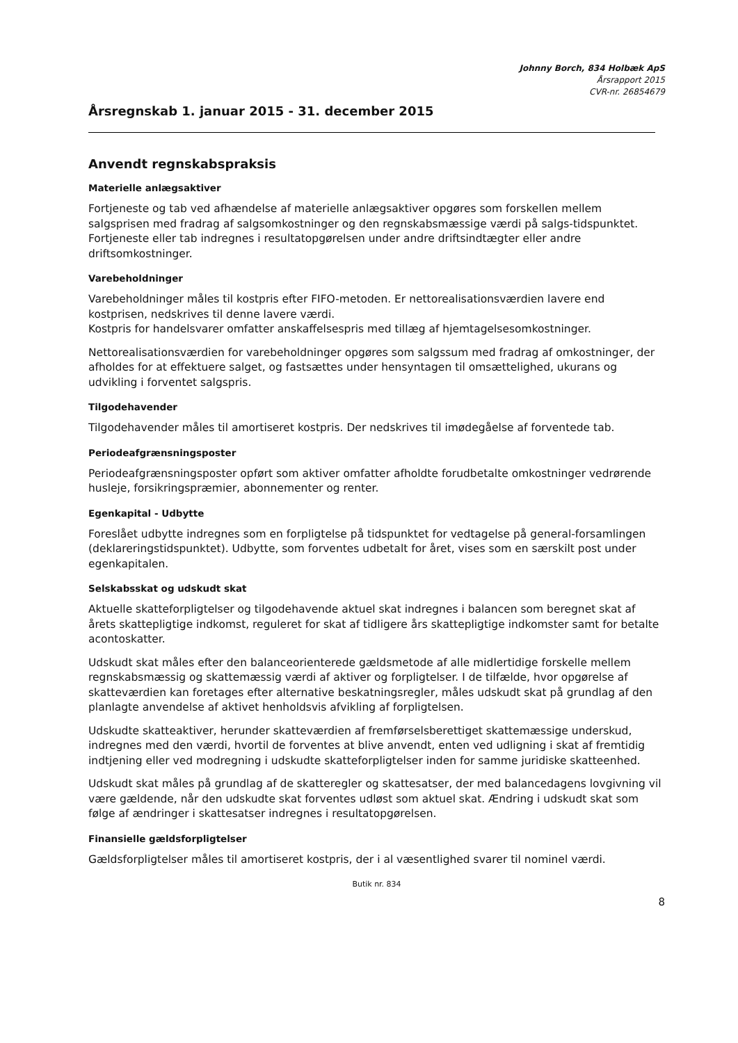Johnny Borch, 834 Holbæk ApS
Årsrapport 2015
CVR-nr. 26854679
Årsregnskab 1. januar 2015 - 31. december 2015
Anvendt regnskabspraksis
Materielle anlægsaktiver
Fortjeneste og tab ved afhændelse af materielle anlægsaktiver opgøres som forskellen mellem salgsprisen med fradrag af salgsomkostninger og den regnskabsmæssige værdi på salgs-tidspunktet. Fortjeneste eller tab indregnes i resultatopgørelsen under andre driftsindtægter eller andre driftsomkostninger.
Varebeholdninger
Varebeholdninger måles til kostpris efter FIFO-metoden. Er nettorealisationsværdien lavere end kostprisen, nedskrives til denne lavere værdi.
Kostpris for handelsvarer omfatter anskaffelsespris med tillæg af hjemtagelsesomkostninger.
Nettorealisationsværdien for varebeholdninger opgøres som salgssum med fradrag af omkostninger, der afholdes for at effektuere salget, og fastsættes under hensyntagen til omsættelighed, ukurans og udvikling i forventet salgspris.
Tilgodehavender
Tilgodehavender måles til amortiseret kostpris. Der nedskrives til imødegåelse af forventede tab.
Periodeafgrænsningsposter
Periodeafgrænsningsposter opført som aktiver omfatter afholdte forudbetalte omkostninger vedrørende husleje, forsikringspræmier, abonnementer og renter.
Egenkapital - Udbytte
Foreslået udbytte indregnes som en forpligtelse på tidspunktet for vedtagelse på general-forsamlingen (deklareringstidspunktet). Udbytte, som forventes udbetalt for året, vises som en særskilt post under egenkapitalen.
Selskabsskat og udskudt skat
Aktuelle skatteforpligtelser og tilgodehavende aktuel skat indregnes i balancen som beregnet skat af årets skattepligtige indkomst, reguleret for skat af tidligere års skattepligtige indkomster samt for betalte acontoskatter.
Udskudt skat måles efter den balanceorienterede gældsmetode af alle midlertidige forskelle mellem regnskabsmæssig og skattemæssig værdi af aktiver og forpligtelser. I de tilfælde, hvor opgørelse af skatteværdien kan foretages efter alternative beskatningsregler, måles udskudt skat på grundlag af den planlagte anvendelse af aktivet henholdsvis afvikling af forpligtelsen.
Udskudte skatteaktiver, herunder skatteværdien af fremførselsberettiget skattemæssige underskud, indregnes med den værdi, hvortil de forventes at blive anvendt, enten ved udligning i skat af fremtidig indtjening eller ved modregning i udskudte skatteforpligtelser inden for samme juridiske skatteenhed.
Udskudt skat måles på grundlag af de skatteregler og skattesatser, der med balancedagens lovgivning vil være gældende, når den udskudte skat forventes udløst som aktuel skat. Ændring i udskudt skat som følge af ændringer i skattesatser indregnes i resultatopgørelsen.
Finansielle gældsforpligtelser
Gældsforpligtelser måles til amortiseret kostpris, der i al væsentlighed svarer til nominel værdi.
Butik nr. 834
8